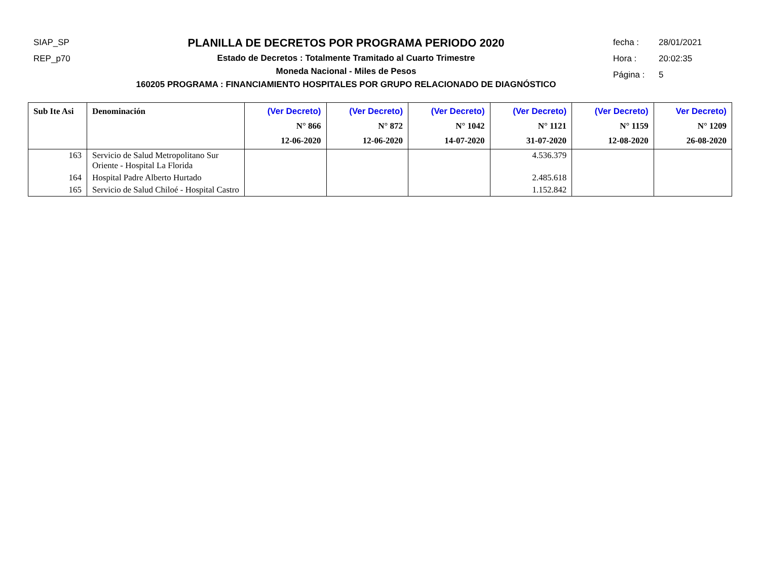SIAP_SP
REP_p70
PLANILLA DE DECRETOS POR PROGRAMA PERIODO 2020
Estado de Decretos : Totalmente Tramitado al Cuarto Trimestre
Moneda Nacional - Miles de Pesos
160205 PROGRAMA : FINANCIAMIENTO HOSPITALES POR GRUPO RELACIONADO DE DIAGNÓSTICO
fecha : 28/01/2021
Hora : 20:02:35
Página : 5
| Sub Ite Asi | Denominación | (Ver Decreto) N° 866 12-06-2020 | (Ver Decreto) N° 872 12-06-2020 | (Ver Decreto) N° 1042 14-07-2020 | (Ver Decreto) N° 1121 31-07-2020 | (Ver Decreto) N° 1159 12-08-2020 | Ver Decreto) N° 1209 26-08-2020 |
| --- | --- | --- | --- | --- | --- | --- | --- |
| 163 | Servicio de Salud Metropolitano Sur Oriente - Hospital La Florida | | | | 4.536.379 | | |
| 164 | Hospital Padre Alberto Hurtado | | | | 2.485.618 | | |
| 165 | Servicio de Salud Chiloé - Hospital Castro | | | | 1.152.842 | | |